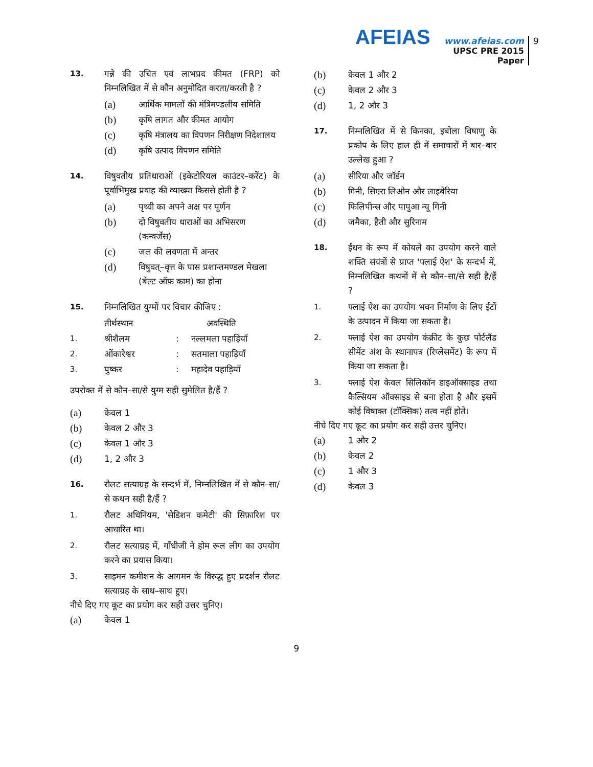AFEIAS
www.afeias.com
UPSC PRE 2015 Paper
9
13. गन्ने की उचित एवं लाभप्रद कीमत (FRP) को निम्नलिखित में से कौन अनुमोदित करता/करती है ?
(a) आर्थिक मामलों की मंत्रिमण्डलीय समिति
(b) कृषि लागत और कीमत आयोग
(c) कृषि मंत्रालय का विपणन निरीक्षण निदेशालय
(d) कृषि उत्पाद विपणन समिति
14. विषुवतीय प्रतिधाराओं (इकेटोरियल काउंटर–करेंट) के पूर्वाभिमुख प्रवाह की व्याख्या किससे होती है ?
(a) पृथ्वी का अपने अक्ष पर पूर्णन
(b) दो विषुवतीय धाराओं का अभिसरण (कन्वर्जेंस)
(c) जल की लवणता में अन्तर
(d) विषुवत्–वृत्त के पास प्रशान्तमण्डल मेखला (बेल्ट ऑफ काम) का होना
15. निम्नलिखित युग्मों पर विचार कीजिए :
तीर्थस्थान अवस्थिति
1. श्रीशैलम: नल्लमला पहाड़ियाँ
2. ओंकारेश्वर: सतमाला पहाड़ियाँ
3. पुष्कर: महादेव पहाड़ियाँ
उपरोक्त में से कौन–सा/से युग्म सही सुमेलित है/हैं ?
(a) केवल 1
(b) केवल 2 और 3
(c) केवल 1 और 3
(d) 1, 2 और 3
16. रौलट सत्याग्रह के सन्दर्भ में, निम्नलिखित में से कौन–सा/से कथन सही है/हैं ?
1. रौलट अधिनियम, 'सेडिशन कमेटी' की सिफ़ारिश पर आधारित था।
2. रौलट सत्याग्रह में, गाँधीजी ने होम रूल लीग का उपयोग करने का प्रयास किया।
3. साइमन कमीशन के आगमन के विरुद्ध हुए प्रदर्शन रौलट सत्याग्रह के साथ–साथ हुए।
नीचे दिए गए कूट का प्रयोग कर सही उत्तर चुनिए।
(a) केवल 1
(b) केवल 1 और 2
(c) केवल 2 और 3
(d) 1, 2 और 3
17. निम्नलिखित में से किनका, इबोला विषाणु के प्रकोप के लिए हाल ही में समाचारों में बार–बार उल्लेख हुआ ?
(a) सीरिया और जॉर्डन
(b) गिनी, सिएरा लिओन और लाइबेरिया
(c) फिलिपीन्स और पापुआ न्यू गिनी
(d) जमैका, हैती और सुरिनाम
18. ईंधन के रूप में कोयले का उपयोग करने वाले शक्ति संयंत्रों से प्राप्त 'फ्लाई ऐश' के सन्दर्भ में, निम्नलिखित कथनों में से कौन–सा/से सही है/हैं ?
1. फ्लाई ऐश का उपयोग भवन निर्माण के लिए ईंटों के उत्पादन में किया जा सकता है।
2. फ्लाई ऐश का उपयोग कंक्रीट के कुछ पोर्टलैंड सीमेंट अंश के स्थानापत्र (रिप्लेसमेंट) के रूप में किया जा सकता है।
3. फ्लाई ऐश केवल सिलिकॉन डाइऑक्साइड तथा कैल्सियम ऑक्साइड से बना होता है और इसमें कोई विषाक्त (टॉक्सिक) तत्व नहीं होते।
नीचे दिए गए कूट का प्रयोग कर सही उत्तर चुनिए।
(a) 1 और 2
(b) केवल 2
(c) 1 और 3
(d) केवल 3
9